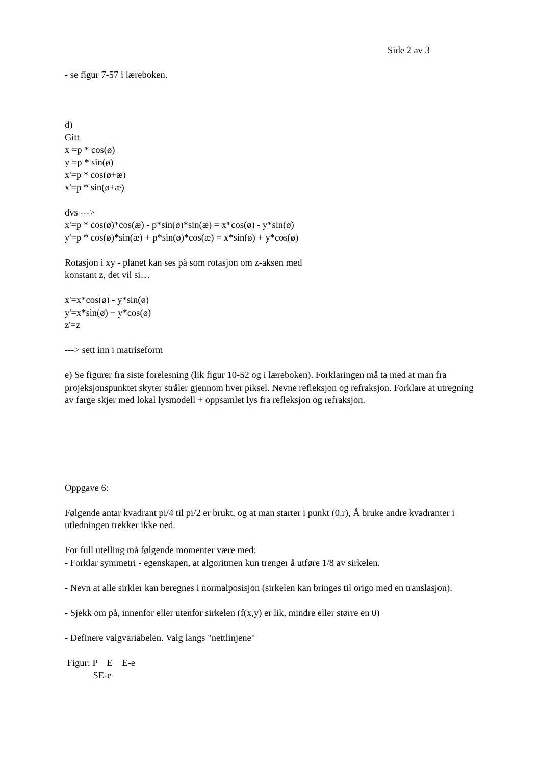Side 2 av 3
- se figur 7-57 i læreboken.
d)
Gitt
x =p * cos(ø)
y =p * sin(ø)
x'=p * cos(ø+æ)
x'=p * sin(ø+æ)
dvs --->
x'=p * cos(ø)*cos(æ) - p*sin(ø)*sin(æ) = x*cos(ø) - y*sin(ø)
y'=p * cos(ø)*sin(æ) + p*sin(ø)*cos(æ) = x*sin(ø) + y*cos(ø)
Rotasjon i xy - planet kan ses på som rotasjon om z-aksen med
konstant z, det vil si…
x'=x*cos(ø) - y*sin(ø)
y'=x*sin(ø) + y*cos(ø)
z'=z
---> sett inn i matriseform
e) Se figurer fra siste forelesning (lik figur 10-52 og i læreboken). Forklaringen må ta med at man fra projeksjonspunktet skyter stråler gjennom hver piksel. Nevne refleksjon og refraksjon. Forklare at utregning av farge skjer med lokal lysmodell + oppsamlet lys fra refleksjon og refraksjon.
Oppgave 6:
Følgende antar kvadrant pi/4 til pi/2 er brukt, og at man starter i punkt (0,r), Å bruke andre kvadranter i utledningen trekker ikke ned.
For full utelling må følgende momenter være med:
- Forklar symmetri - egenskapen, at algoritmen kun trenger å utføre 1/8 av sirkelen.
- Nevn at alle sirkler kan beregnes i normalposisjon (sirkelen kan bringes til origo med en translasjon).
- Sjekk om på, innenfor eller utenfor sirkelen (f(x,y) er lik, mindre eller større en 0)
- Definere valgvariabelen. Valg langs "nettlinjene"
Figur: P E E-e
SE-e